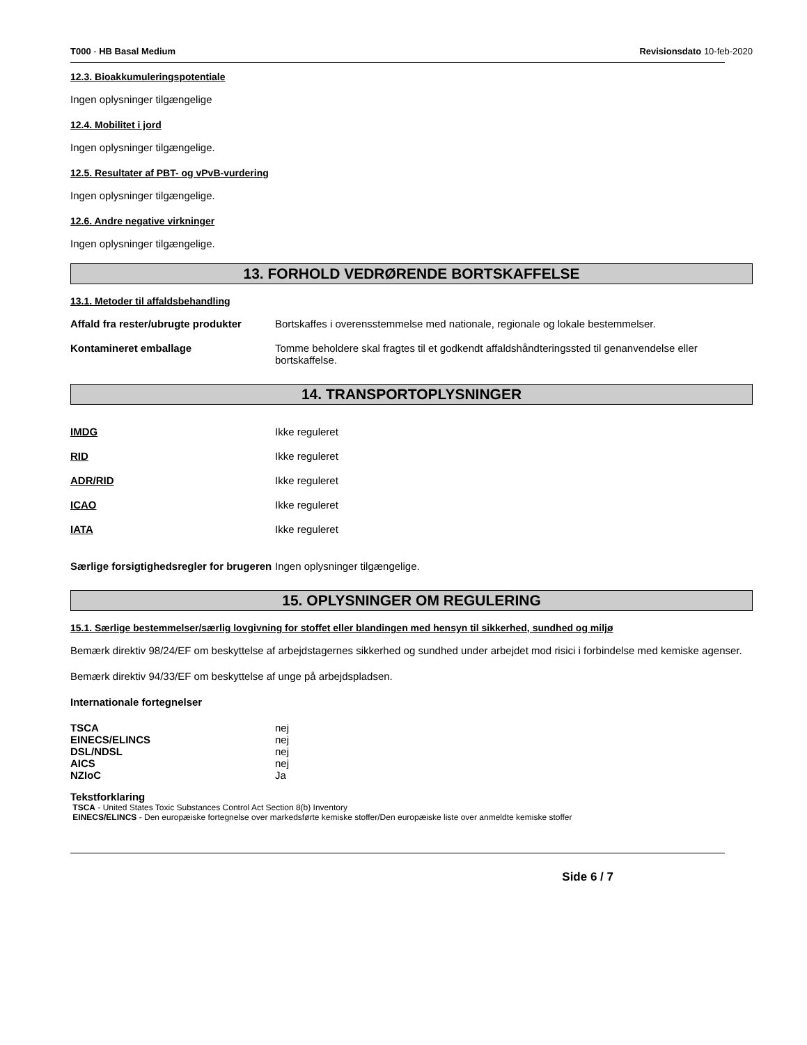T000 - HB Basal Medium Revisionsdato 10-feb-2020
12.3. Bioakkumuleringspotentiale
Ingen oplysninger tilgængelige
12.4. Mobilitet i jord
Ingen oplysninger tilgængelige.
12.5. Resultater af PBT- og vPvB-vurdering
Ingen oplysninger tilgængelige.
12.6. Andre negative virkninger
Ingen oplysninger tilgængelige.
13. FORHOLD VEDRØRENDE BORTSKAFFELSE
13.1. Metoder til affaldsbehandling
| Affald fra rester/ubrugte produkter | Bortskaffes i overensstemmelse med nationale, regionale og lokale bestemmelser. |
| Kontamineret emballage | Tomme beholdere skal fragtes til et godkendt affaldshåndteringssted til genanvendelse eller bortskaffelse. |
14. TRANSPORTOPLYSNINGER
| IMDG | Ikke reguleret |
| RID | Ikke reguleret |
| ADR/RID | Ikke reguleret |
| ICAO | Ikke reguleret |
| IATA | Ikke reguleret |
| Særlige forsigtighedsregler for brugeren | Ingen oplysninger tilgængelige. |
15. OPLYSNINGER OM REGULERING
15.1. Særlige bestemmelser/særlig lovgivning for stoffet eller blandingen med hensyn til sikkerhed, sundhed og miljø
Bemærk direktiv 98/24/EF om beskyttelse af arbejdstagernes sikkerhed og sundhed under arbejdet mod risici i forbindelse med kemiske agenser.
Bemærk direktiv 94/33/EF om beskyttelse af unge på arbejdspladsen.
Internationale fortegnelser
| TSCA | nej |
| EINECS/ELINCS | nej |
| DSL/NDSL | nej |
| AICS | nej |
| NZIoC | Ja |
Tekstforklaring
TSCA - United States Toxic Substances Control Act Section 8(b) Inventory
EINECS/ELINCS - Den europæiske fortegnelse over markedsførte kemiske stoffer/Den europæiske liste over anmeldte kemiske stoffer
Side 6 / 7